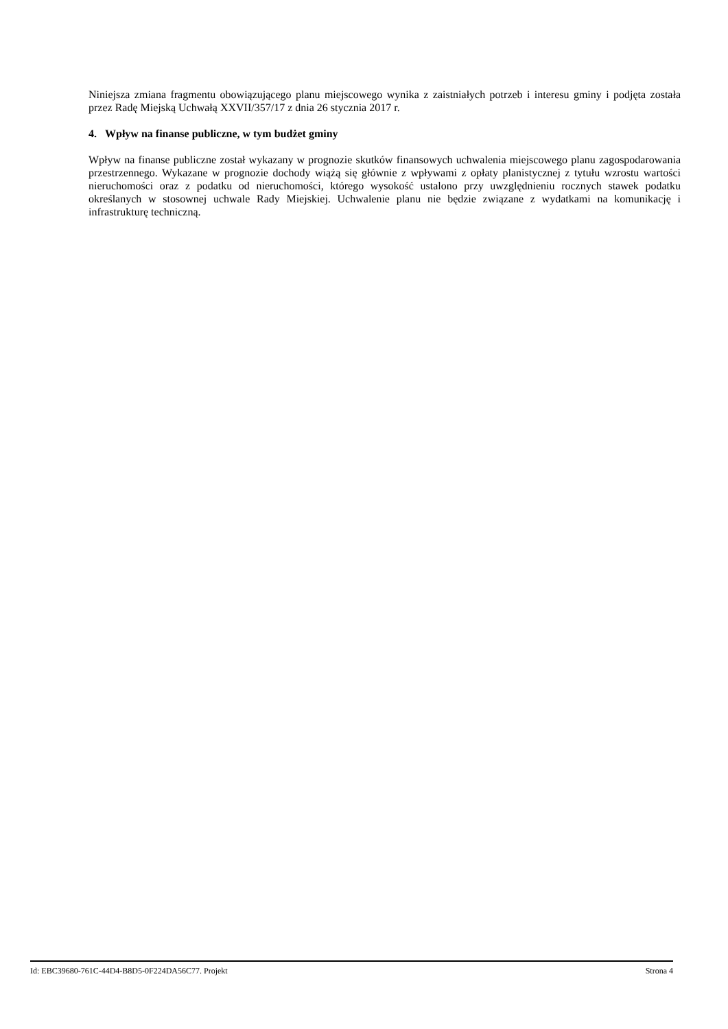Niniejsza zmiana fragmentu obowiązującego planu miejscowego wynika z zaistniałych potrzeb i interesu gminy i podjęta została przez Radę Miejską Uchwałą XXVII/357/17 z dnia 26 stycznia 2017 r.
4. Wpływ na finanse publiczne, w tym budżet gminy
Wpływ na finanse publiczne został wykazany w prognozie skutków finansowych uchwalenia miejscowego planu zagospodarowania przestrzennego. Wykazane w prognozie dochody wiążą się głównie z wpływami z opłaty planistycznej z tytułu wzrostu wartości nieruchomości oraz z podatku od nieruchomości, którego wysokość ustalono przy uwzględnieniu rocznych stawek podatku określanych w stosownej uchwale Rady Miejskiej. Uchwalenie planu nie będzie związane z wydatkami na komunikację i infrastrukturę techniczną.
Id: EBC39680-761C-44D4-B8D5-0F224DA56C77. Projekt Strona 4